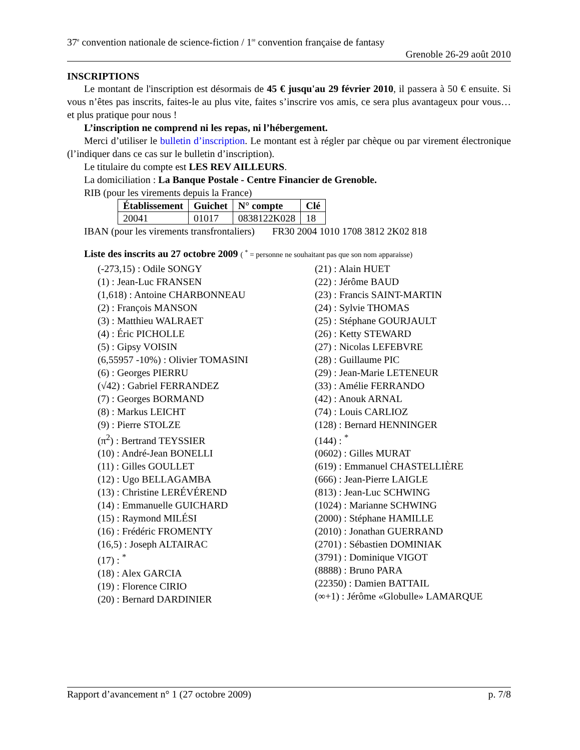37<sup>e</sup> convention nationale de science-fiction / 1<sup>re</sup> convention française de fantasy
Grenoble 26-29 août 2010
INSCRIPTIONS
Le montant de l'inscription est désormais de 45 € jusqu'au 29 février 2010, il passera à 50 € ensuite. Si vous n’êtes pas inscrits, faites-le au plus vite, faites s’inscrire vos amis, ce sera plus avantageux pour vous… et plus pratique pour nous !
L’inscription ne comprend ni les repas, ni l’hébergement.
Merci d’utiliser le bulletin d’inscription. Le montant est à régler par chèque ou par virement électronique (l’indiquer dans ce cas sur le bulletin d’inscription).
Le titulaire du compte est LES REV AILLEURS.
La domiciliation : La Banque Postale - Centre Financier de Grenoble.
RIB (pour les virements depuis la France)
| Établissement | Guichet | N° compte | Clé |
| --- | --- | --- | --- |
| 20041 | 01017 | 0838122K028 | 18 |
IBAN (pour les virements transfrontaliers) FR30 2004 1010 1708 3812 2K02 818
Liste des inscrits au 27 octobre 2009 ( <sup>*</sup> = personne ne souhaitant pas que son nom apparaisse)
(-273,15) : Odile SONGY
(1) : Jean-Luc FRANSEN
(1,618) : Antoine CHARBONNEAU
(2) : François MANSON
(3) : Matthieu WALRAET
(4) : Éric PICHOLLE
(5) : Gipsy VOISIN
(6,55957 -10%) : Olivier TOMASINI
(6) : Georges PIERRU
(√42) : Gabriel FERRANDEZ
(7) : Georges BORMAND
(8) : Markus LEICHT
(9) : Pierre STOLZE
(π<sup>2</sup>) : Bertrand TEYSSIER
(10) : André-Jean BONELLI
(11) : Gilles GOULLET
(12) : Ugo BELLAGAMBA
(13) : Christine LERÉVÉREND
(14) : Emmanuelle GUICHARD
(15) : Raymond MILÉSI
(16) : Frédéric FROMENTY
(16,5) : Joseph ALTAIRAC
(17) : <sup>*</sup>
(18) : Alex GARCIA
(19) : Florence CIRIO
(20) : Bernard DARDINIER
(21) : Alain HUET
(22) : Jérôme BAUD
(23) : Francis SAINT-MARTIN
(24) : Sylvie THOMAS
(25) : Stéphane GOURJAULT
(26) : Ketty STEWARD
(27) : Nicolas LEFEBVRE
(28) : Guillaume PIC
(29) : Jean-Marie LETENEUR
(33) : Amélie FERRANDO
(42) : Anouk ARNAL
(74) : Louis CARLIOZ
(128) : Bernard HENNINGER
(144) : <sup>*</sup>
(0602) : Gilles MURAT
(619) : Emmanuel CHASTELLIÈRE
(666) : Jean-Pierre LAIGLE
(813) : Jean-Luc SCHWING
(1024) : Marianne SCHWING
(2000) : Stéphane HAMILLE
(2010) : Jonathan GUERRAND
(2701) : Sébastien DOMINIAK
(3791) : Dominique VIGOT
(8888) : Bruno PARA
(22350) : Damien BATTAIL
(∞+1) : Jérôme «Globulle» LAMARQUE
Rapport d’avancement n° 1 (27 octobre 2009) p. 7/8